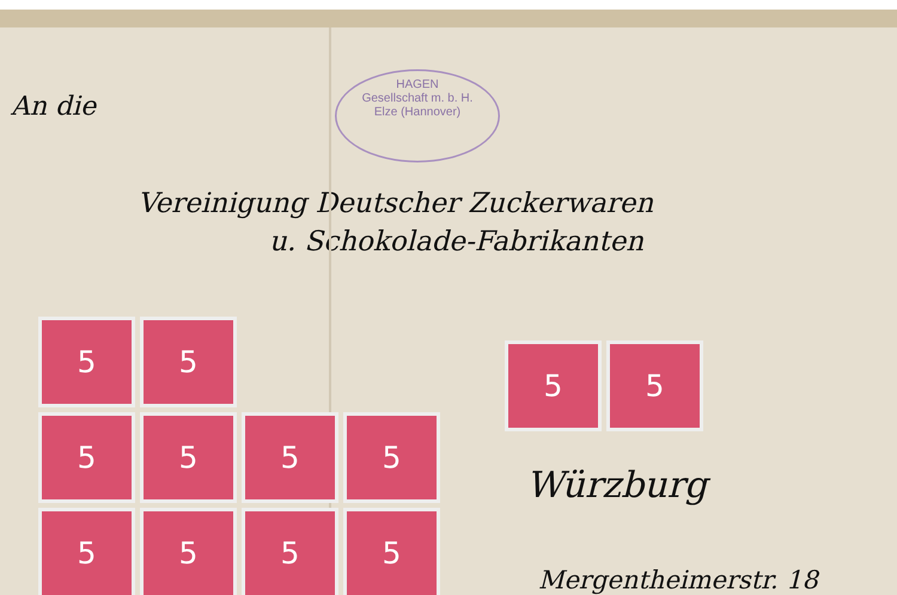An die
HAGEN
Gesellschaft m. b. H.
Elze (Hannover)
Vereinigung Deutscher Zuckerwaren
u. Schokolade-Fabrikanten
5 5
5 5 5 5
5 5 5 5
5 5
Würzburg
Mergentheimerstr. 18